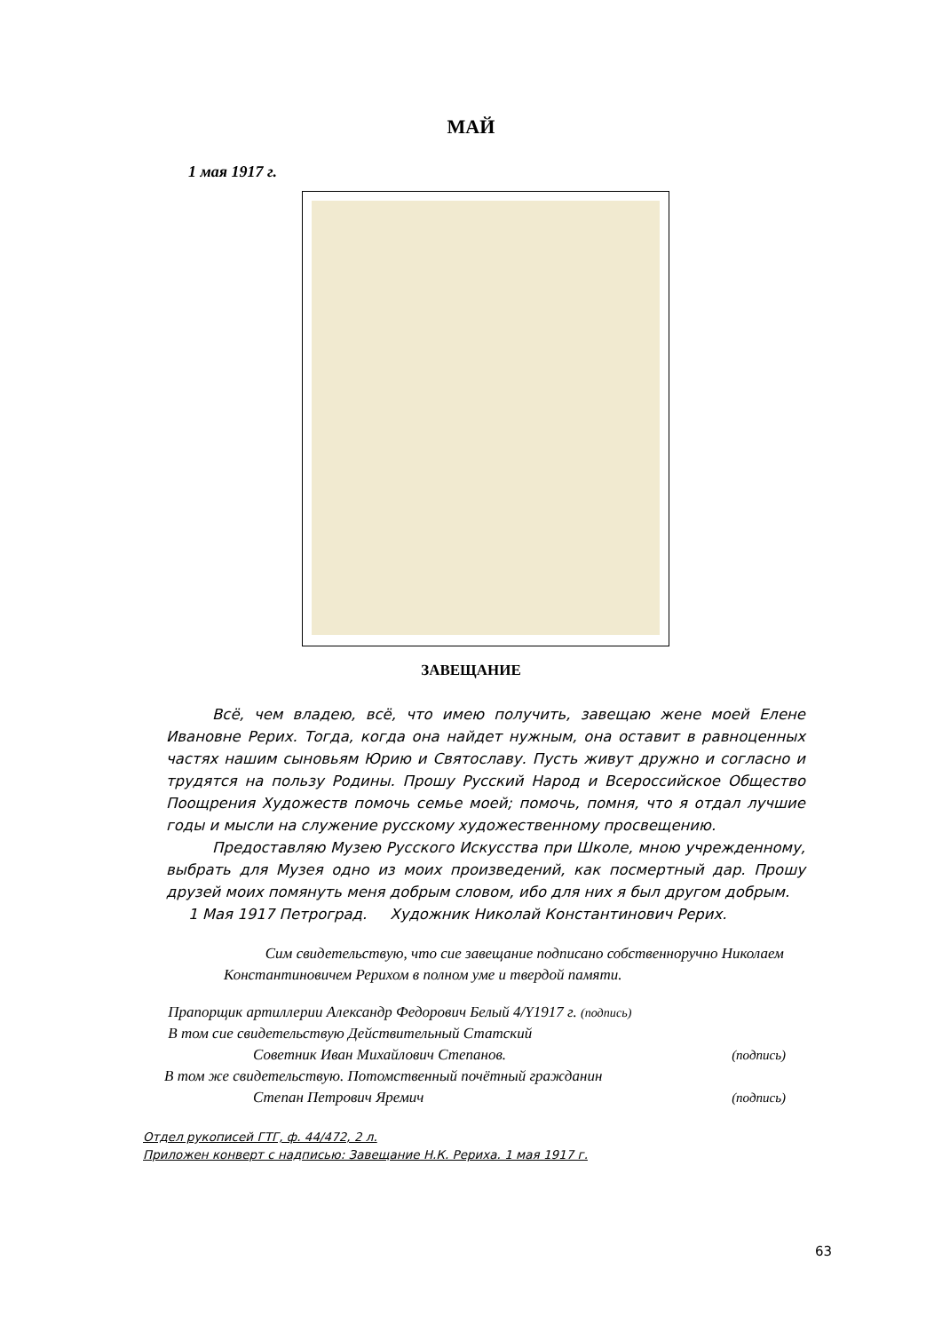МАЙ
1 мая 1917 г.
ЗАВЕЩАНИЕ
Всё, чем владею, всё, что имею получить, завещаю жене моей Елене Ивановне Рерих. Тогда, когда она найдет нужным, она оставит в равноценных частях нашим сыновьям Юрию и Святославу. Пусть живут дружно и согласно и трудятся на пользу Родины. Прошу Русский Народ и Всероссийское Общество Поощрения Художеств помочь семье моей; помочь, помня, что я отдал лучшие годы и мысли на служение русскому художественному просвещению.
Предоставляю Музею Русского Искусства при Школе, мною учрежденному, выбрать для Музея одно из моих произведений, как посмертный дар. Прошу друзей моих помянуть меня добрым словом, ибо для них я был другом добрым.
1 Мая 1917 Петроград. Художник Николай Константинович Рерих.
Сим свидетельствую, что сие завещание подписано собственноручно Николаем Константиновичем Рерихом в полном уме и твердой памяти.
Прапорщик артиллерии Александр Федорович Белый 4/Y1917 г. (подпись)
В том сие свидетельствую Действительный Статский
Советник Иван Михайлович Степанов. (подпись)
В том же свидетельствую. Потомственный почётный гражданин
Степан Петрович Яремич (подпись)
Отдел рукописей ГТГ, ф. 44/472, 2 л.
Приложен конверт с надписью: Завещание Н.К. Рериха. 1 мая 1917 г.
63